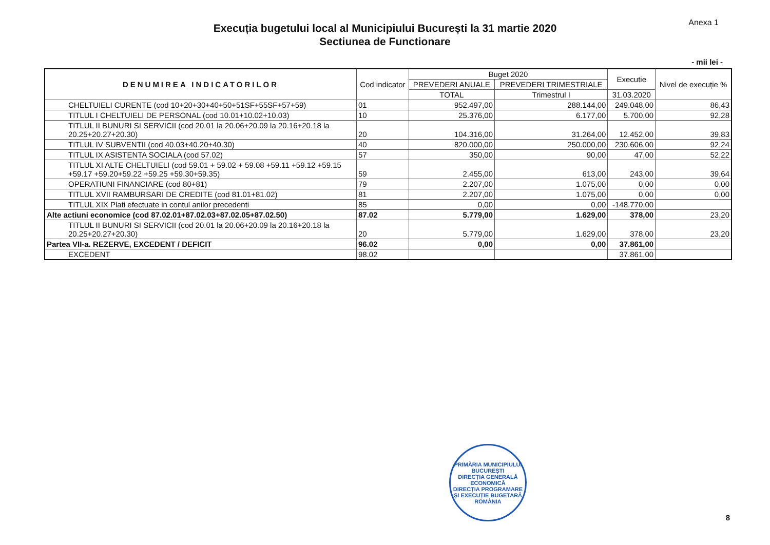Anexa 1
Execuția bugetului local al Municipiului București la 31 martie 2020
Sectiunea de Functionare
- mii lei -
| DENUMIREA INDICATORILOR | Cod indicator | Buget 2020 | | Executie | Nivel de execuție % |
| --- | --- | --- | --- | --- | --- |
| | | PREVEDERI ANUALE | PREVEDERI TRIMESTRIALE | | |
| | | TOTAL | Trimestrul I | 31.03.2020 | |
| CHELTUIELI CURENTE (cod 10+20+30+40+50+51SF+55SF+57+59) | 01 | 952.497,00 | 288.144,00 | 249.048,00 | 86,43 |
| TITLUL I CHELTUIELI DE PERSONAL (cod 10.01+10.02+10.03) | 10 | 25.376,00 | 6.177,00 | 5.700,00 | 92,28 |
| TITLUL II BUNURI SI SERVICII (cod 20.01 la 20.06+20.09 la 20.16+20.18 la 20.25+20.27+20.30) | 20 | 104.316,00 | 31.264,00 | 12.452,00 | 39,83 |
| TITLUL IV SUBVENTII (cod 40.03+40.20+40.30) | 40 | 820.000,00 | 250.000,00 | 230.606,00 | 92,24 |
| TITLUL IX ASISTENTA SOCIALA (cod 57.02) | 57 | 350,00 | 90,00 | 47,00 | 52,22 |
| TITLUL XI ALTE CHELTUIELI (cod 59.01 + 59.02 + 59.08 +59.11 +59.12 +59.15 +59.17 +59.20+59.22 +59.25 +59.30+59.35) | 59 | 2.455,00 | 613,00 | 243,00 | 39,64 |
| OPERATIUNI FINANCIARE (cod 80+81) | 79 | 2.207,00 | 1.075,00 | 0,00 | 0,00 |
| TITLUL XVII RAMBURSARI DE CREDITE (cod 81.01+81.02) | 81 | 2.207,00 | 1.075,00 | 0,00 | 0,00 |
| TITLUL XIX Plati efectuate in contul anilor precedenti | 85 | 0,00 | 0,00 | -148.770,00 | |
| Alte actiuni economice (cod 87.02.01+87.02.03+87.02.05+87.02.50) | 87.02 | 5.779,00 | 1.629,00 | 378,00 | 23,20 |
| TITLUL II BUNURI SI SERVICII (cod 20.01 la 20.06+20.09 la 20.16+20.18 la 20.25+20.27+20.30) | 20 | 5.779,00 | 1.629,00 | 378,00 | 23,20 |
| Partea VII-a. REZERVE, EXCEDENT / DEFICIT | 96.02 | 0,00 | 0,00 | 37.861,00 | |
| EXCEDENT | 98.02 | | | 37.861,00 | |
PRIMĂRIA MUNICIPIULUI BUCUREȘTI
DIRECȚIA GENERALĂ ECONOMICĂ
DIRECȚIA PROGRAMARE ȘI EXECUȚIE BUGETARĂ
ROMÂNIA
8